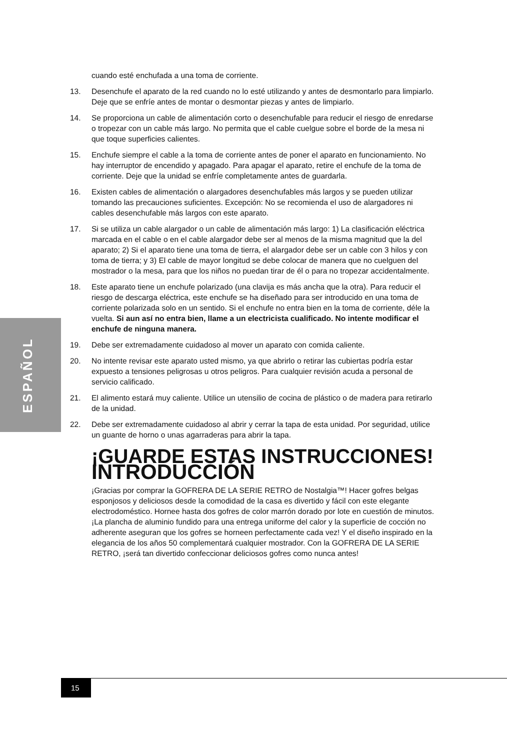ESPAÑOL
cuando esté enchufada a una toma de corriente.
13. Desenchufe el aparato de la red cuando no lo esté utilizando y antes de desmontarlo para limpiarlo. Deje que se enfríe antes de montar o desmontar piezas y antes de limpiarlo.
14. Se proporciona un cable de alimentación corto o desenchufable para reducir el riesgo de enredarse o tropezar con un cable más largo. No permita que el cable cuelgue sobre el borde de la mesa ni que toque superficies calientes.
15. Enchufe siempre el cable a la toma de corriente antes de poner el aparato en funcionamiento. No hay interruptor de encendido y apagado. Para apagar el aparato, retire el enchufe de la toma de corriente. Deje que la unidad se enfríe completamente antes de guardarla.
16. Existen cables de alimentación o alargadores desenchufables más largos y se pueden utilizar tomando las precauciones suficientes. Excepción: No se recomienda el uso de alargadores ni cables desenchufable más largos con este aparato.
17. Si se utiliza un cable alargador o un cable de alimentación más largo: 1) La clasificación eléctrica marcada en el cable o en el cable alargador debe ser al menos de la misma magnitud que la del aparato; 2) Si el aparato tiene una toma de tierra, el alargador debe ser un cable con 3 hilos y con toma de tierra; y 3) El cable de mayor longitud se debe colocar de manera que no cuelguen del mostrador o la mesa, para que los niños no puedan tirar de él o para no tropezar accidentalmente.
18. Este aparato tiene un enchufe polarizado (una clavija es más ancha que la otra). Para reducir el riesgo de descarga eléctrica, este enchufe se ha diseñado para ser introducido en una toma de corriente polarizada solo en un sentido. Si el enchufe no entra bien en la toma de corriente, déle la vuelta. Si aun así no entra bien, llame a un electricista cualificado. No intente modificar el enchufe de ninguna manera.
19. Debe ser extremadamente cuidadoso al mover un aparato con comida caliente.
20. No intente revisar este aparato usted mismo, ya que abrirlo o retirar las cubiertas podría estar expuesto a tensiones peligrosas u otros peligros. Para cualquier revisión acuda a personal de servicio calificado.
21. El alimento estará muy caliente. Utilice un utensilio de cocina de plástico o de madera para retirarlo de la unidad.
22. Debe ser extremadamente cuidadoso al abrir y cerrar la tapa de esta unidad. Por seguridad, utilice un guante de horno o unas agarraderas para abrir la tapa.
¡GUARDE ESTAS INSTRUCCIONES!
INTRODUCCIÓN
¡Gracias por comprar la GOFRERA DE LA SERIE RETRO de Nostalgia™! Hacer gofres belgas esponjosos y deliciosos desde la comodidad de la casa es divertido y fácil con este elegante electrodoméstico. Hornee hasta dos gofres de color marrón dorado por lote en cuestión de minutos. ¡La plancha de aluminio fundido para una entrega uniforme del calor y la superficie de cocción no adherente aseguran que los gofres se horneen perfectamente cada vez! Y el diseño inspirado en la elegancia de los años 50 complementará cualquier mostrador. Con la GOFRERA DE LA SERIE RETRO, ¡será tan divertido confeccionar deliciosos gofres como nunca antes!
15